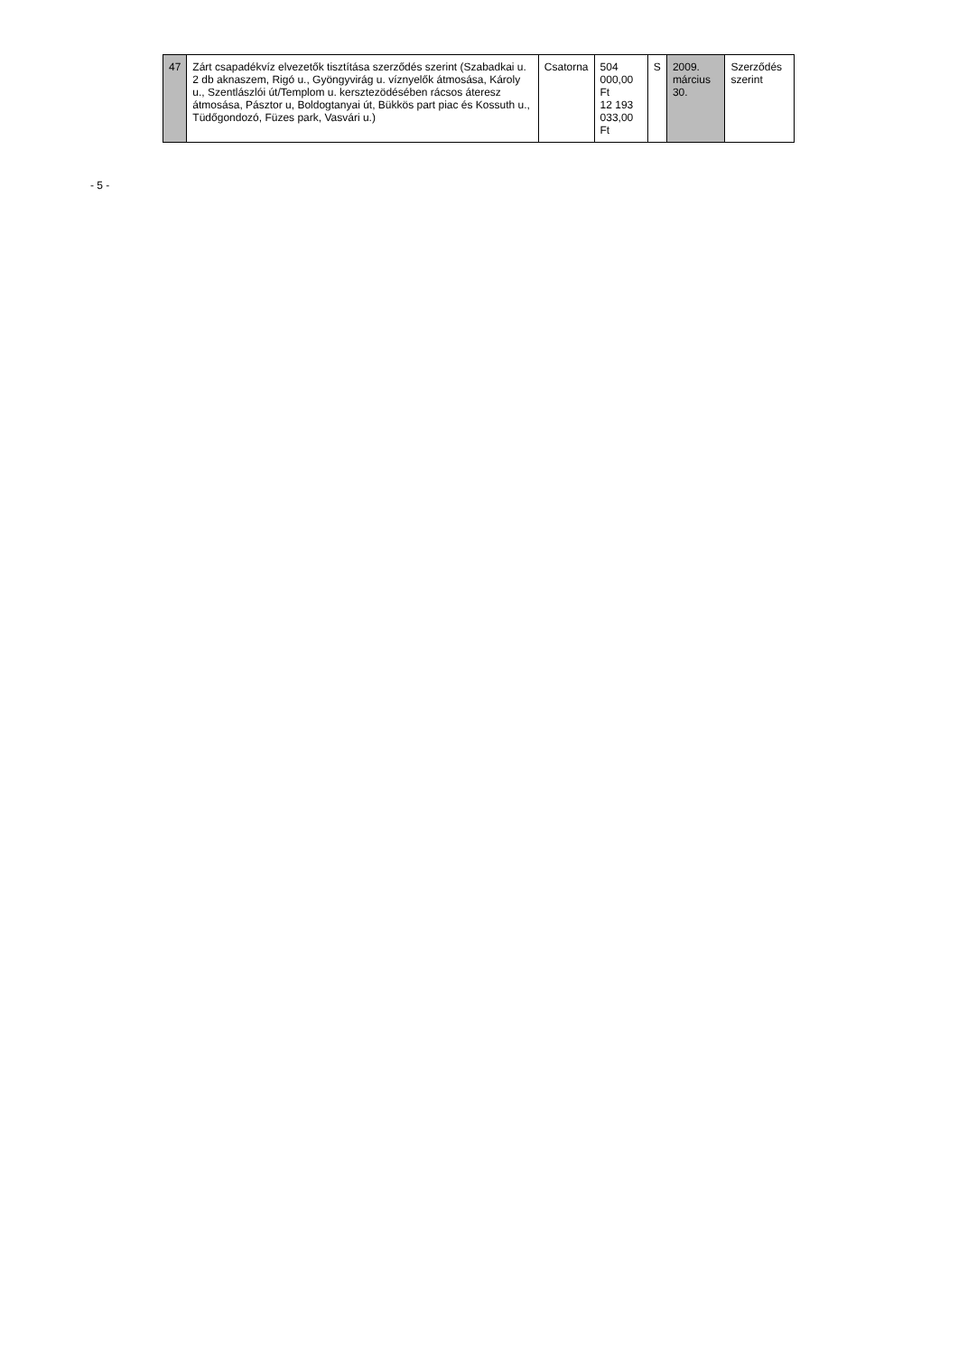| 47 | Zárt csapadékvíz elvezetők tisztítása szerződés szerint (Szabadkai u. 2 db aknaszem, Rigó u., Gyöngyvirág u. víznyelők átmosása, Károly u., Szentlászlói út/Templom u. kersztezödésében rácsos áteresz átmosása, Pásztor u, Boldogtanyai út, Bükkös part piac és Kossuth u., Tüdőgondozó, Füzes park, Vasvári u.) | Csatorna | 504 000,00 Ft 12 193 033,00 Ft | S | 2009. március 30. | Szerződés szerint |
- 5 -